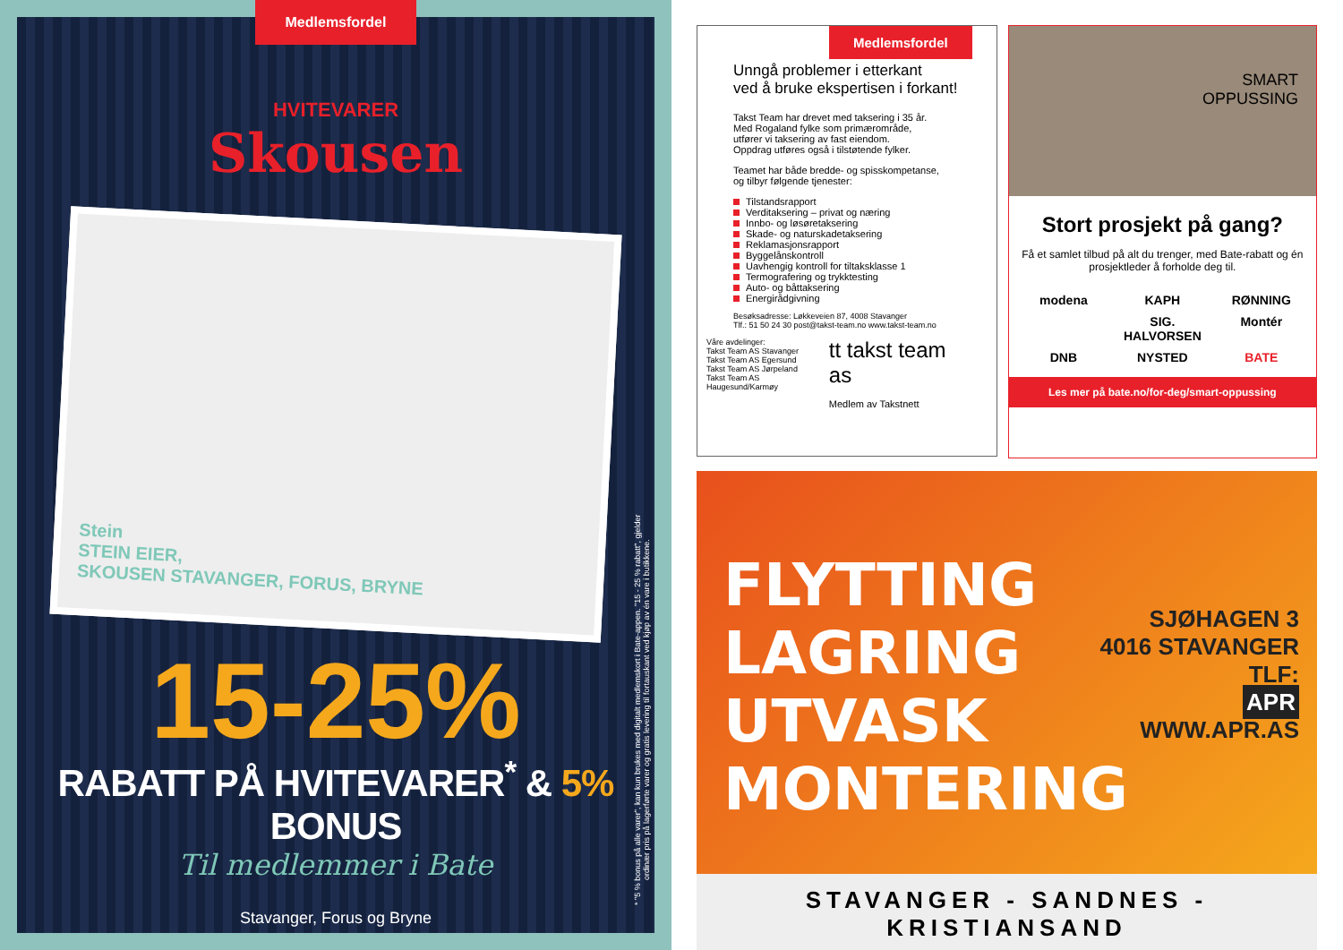Medlemsfordel
HVITEVARER
Skousen
Stein
STEIN EIER,
SKOUSEN STAVANGER, FORUS, BRYNE
15-25%
RABATT PÅ HVITEVARER<sup>*</sup> & 5% BONUS
Til medlemmer i Bate
Stavanger, Forus og Bryne
* "5 % bonus på alle varer", kan kun brukes med digitalt medlemskort i Bate-appen. "15 - 25 % rabatt", gjelder ordinær pris på lagerførte varer og gratis levering til fortauskant ved kjøp av én vare i butikkene.
Medlemsfordel
Unngå problemer i etterkant
ved å bruke ekspertisen i forkant!
Takst Team har drevet med taksering i 35 år.
Med Rogaland fylke som primærområde,
utfører vi taksering av fast eiendom.
Oppdrag utføres også i tilstøtende fylker.
Teamet har både bredde- og spisskompetanse,
og tilbyr følgende tjenester:
Tilstandsrapport
Verditaksering – privat og næring
Innbo- og løsøretaksering
Skade- og naturskadetaksering
Reklamasjonsrapport
Byggelånskontroll
Uavhengig kontroll for tiltaksklasse 1
Termografering og trykktesting
Auto- og båttaksering
Energirådgivning
Besøksadresse: Løkkeveien 87, 4008 Stavanger
Tlf.: 51 50 24 30 post@takst-team.no www.takst-team.no
Våre avdelinger:
Takst Team AS Stavanger
Takst Team AS Egersund
Takst Team AS Jørpeland
Takst Team AS Haugesund/Karmøy
tt takst team as
Medlem av Takstnett
SMART
OPPUSSING
Stort prosjekt på gang?
Få et samlet tilbud på alt du trenger, med Bate-rabatt og én prosjektleder å forholde deg til.
modena KAPH RØNNING SIG. HALVORSEN Montér DNB NYSTED BATE
Les mer på bate.no/for-deg/smart-oppussing
FLYTTING
LAGRING
UTVASK
MONTERING
SJØHAGEN 3
4016 STAVANGER
TLF:
APR
WWW.APR.AS
STAVANGER - SANDNES - KRISTIANSAND